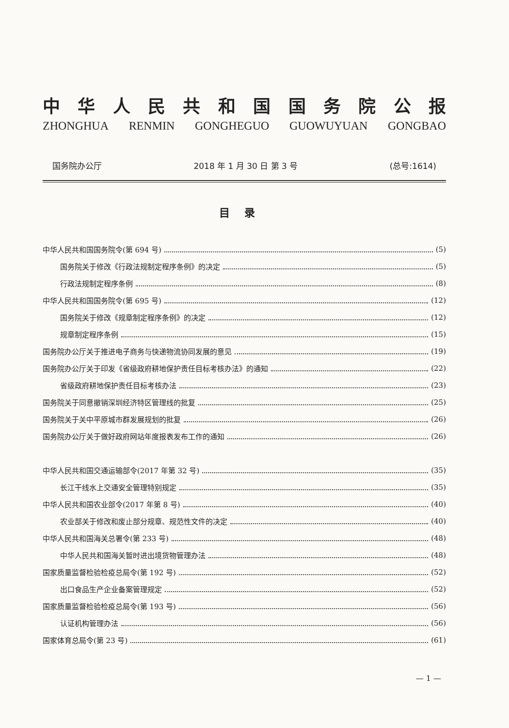中华人民共和国国务院公报
ZHONGHUA RENMIN GONGHEGUO GUOWUYUAN GONGBAO
国务院办公厅 2018 年 1 月 30 日 第 3 号 (总号:1614)
目录
中华人民共和国国务院令(第 694 号) (5)
国务院关于修改《行政法规制定程序条例》的决定 (5)
行政法规制定程序条例 (8)
中华人民共和国国务院令(第 695 号) (12)
国务院关于修改《规章制定程序条例》的决定 (12)
规章制定程序条例 (15)
国务院办公厅关于推进电子商务与快递物流协同发展的意见 (19)
国务院办公厅关于印发《省级政府耕地保护责任目标考核办法》的通知 (22)
省级政府耕地保护责任目标考核办法 (23)
国务院关于同意撤销深圳经济特区管理线的批复 (25)
国务院关于关中平原城市群发展规划的批复 (26)
国务院办公厅关于做好政府网站年度报表发布工作的通知 (26)
中华人民共和国交通运输部令(2017 年第 32 号) (35)
长江干线水上交通安全管理特别规定 (35)
中华人民共和国农业部令(2017 年第 8 号) (40)
农业部关于修改和废止部分规章、规范性文件的决定 (40)
中华人民共和国海关总署令(第 233 号) (48)
中华人民共和国海关暂时进出境货物管理办法 (48)
国家质量监督检验检疫总局令(第 192 号) (52)
出口食品生产企业备案管理规定 (52)
国家质量监督检验检疫总局令(第 193 号) (56)
认证机构管理办法 (56)
国家体育总局令(第 23 号) (61)
— 1 —